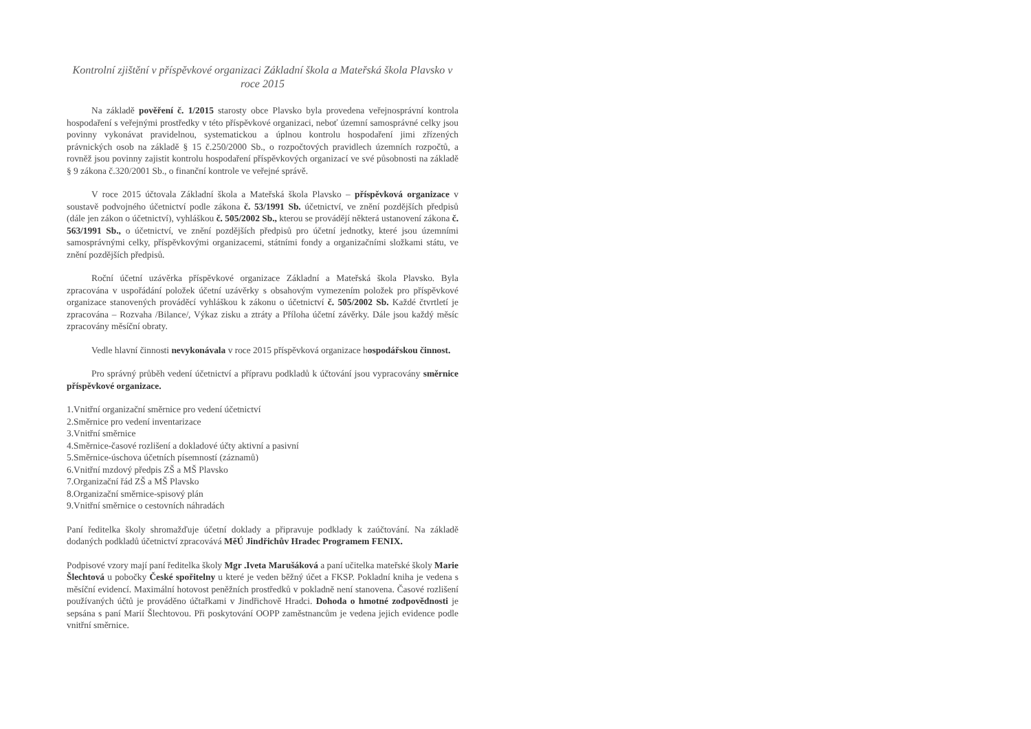Kontrolní zjištění v příspěvkové organizaci Základní škola a Mateřská škola Plavsko v roce 2015
Na základě pověření č. 1/2015 starosty obce Plavsko byla provedena veřejnosprávní kontrola hospodaření s veřejnými prostředky v této příspěvkové organizaci, neboť územní samosprávné celky jsou povinny vykonávat pravidelnou, systematickou a úplnou kontrolu hospodaření jimi zřízených právnických osob na základě § 15 č.250/2000 Sb., o rozpočtových pravidlech územních rozpočtů, a rovněž jsou povinny zajistit kontrolu hospodaření příspěvkových organizací ve své působnosti na základě § 9 zákona č.320/2001 Sb., o finanční kontrole ve veřejné správě.
V roce 2015 účtovala Základní škola a Mateřská škola Plavsko – příspěvková organizace v soustavě podvojného účetnictví podle zákona č. 53/1991 Sb. účetnictví, ve znění pozdějších předpisů (dále jen zákon o účetnictví), vyhláškou č. 505/2002 Sb., kterou se provádějí některá ustanovení zákona č. 563/1991 Sb., o účetnictví, ve znění pozdějších předpisů pro účetní jednotky, které jsou územními samosprávnými celky, příspěvkovými organizacemi, státními fondy a organizačními složkami státu, ve znění pozdějších předpisů.
Roční účetní uzávěrka příspěvkové organizace Základní a Mateřská škola Plavsko. Byla zpracována v uspořádání položek účetní uzávěrky s obsahovým vymezením položek pro příspěvkové organizace stanovených prováděcí vyhláškou k zákonu o účetnictví č. 505/2002 Sb. Každé čtvrtletí je zpracována – Rozvaha /Bilance/, Výkaz zisku a ztráty a Příloha účetní závěrky. Dále jsou každý měsíc zpracovány měsíční obraty.
Vedle hlavní činnosti nevykonávala v roce 2015 příspěvková organizace hospodářskou činnost.
Pro správný průběh vedení účetnictví a přípravu podkladů k účtování jsou vypracovány směrnice příspěvkové organizace.
1.Vnitřní organizační směrnice pro vedení účetnictví
2.Směrnice pro vedení inventarizace
3.Vnitřní směrnice
4.Směrnice-časové rozlišení a dokladové účty aktivní a pasivní
5.Směrnice-úschova účetních písemností (záznamů)
6.Vnitřní mzdový předpis ZŠ a MŠ Plavsko
7.Organizační řád ZŠ a MŠ Plavsko
8.Organizační směrnice-spisový plán
9.Vnitřní směrnice o cestovních náhradách
Paní ředitelka školy shromažďuje účetní doklady a připravuje podklady k zaúčtování. Na základě dodaných podkladů účetnictví zpracovává MěÚ Jindřichův Hradec Programem FENIX.
Podpisové vzory mají paní ředitelka školy Mgr .Iveta Marušáková a paní učitelka mateřské školy Marie Šlechtová u pobočky České spořitelny u které je veden běžný účet a FKSP. Pokladní kniha je vedena s měsíční evidencí. Maximální hotovost peněžních prostředků v pokladně není stanovena. Časové rozlišení používaných účtů je prováděno účtařkami v Jindřichově Hradci. Dohoda o hmotné zodpovědnosti je sepsána s paní Marií Šlechtovou. Při poskytování OOPP zaměstnancům je vedena jejich evidence podle vnitřní směrnice.